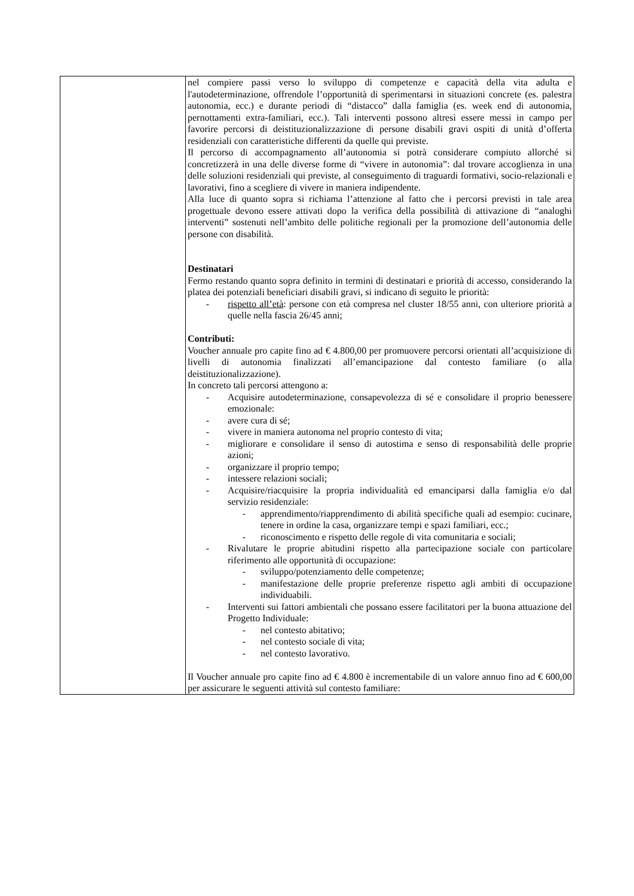| | nel compiere passi verso lo sviluppo di competenze e capacità della vita adulta e l'autodeterminazione, offrendole l’opportunità di sperimentarsi in situazioni concrete (es. palestra autonomia, ecc.) e durante periodi di “distacco” dalla famiglia (es. week end di autonomia, pernottamenti extra-familiari, ecc.). Tali interventi possono altresì essere messi in campo per favorire percorsi di deistituzionalizzazione di persone disabili gravi ospiti di unità d’offerta residenziali con caratteristiche differenti da quelle qui previste. Il percorso di accompagnamento all’autonomia si potrà considerare compiuto allorché si concretizzerà in una delle diverse forme di “vivere in autonomia”: dal trovare accoglienza in una delle soluzioni residenziali qui previste, al conseguimento di traguardi formativi, socio-relazionali e lavorativi, fino a scegliere di vivere in maniera indipendente. Alla luce di quanto sopra si richiama l’attenzione al fatto che i percorsi previsti in tale area progettuale devono essere attivati dopo la verifica della possibilità di attivazione di “analoghi interventi” sostenuti nell’ambito delle politiche regionali per la promozione dell’autonomia delle persone con disabilità. Destinatari Fermo restando quanto sopra definito in termini di destinatari e priorità di accesso, considerando la platea dei potenziali beneficiari disabili gravi, si indicano di seguito le priorità: - rispetto all’età : persone con età compresa nel cluster 18/55 anni, con ulteriore priorità a quelle nella fascia 26/45 anni; Contributi: Voucher annuale pro capite fino ad € 4.800,00 per promuovere percorsi orientati all’acquisizione di livelli di autonomia finalizzati all’emancipazione dal contesto familiare (o alla deistituzionalizzazione). In concreto tali percorsi attengono a: - Acquisire autodeterminazione, consapevolezza di sé e consolidare il proprio benessere emozionale: - avere cura di sé; - vivere in maniera autonoma nel proprio contesto di vita; - migliorare e consolidare il senso di autostima e senso di responsabilità delle proprie azioni; - organizzare il proprio tempo; - intessere relazioni sociali; - Acquisire/riacquisire la propria individualità ed emanciparsi dalla famiglia e/o dal servizio residenziale: - apprendimento/riapprendimento di abilità specifiche quali ad esempio: cucinare, tenere in ordine la casa, organizzare tempi e spazi familiari, ecc.; - riconoscimento e rispetto delle regole di vita comunitaria e sociali; - Rivalutare le proprie abitudini rispetto alla partecipazione sociale con particolare riferimento alle opportunità di occupazione: - sviluppo/potenziamento delle competenze; - manifestazione delle proprie preferenze rispetto agli ambiti di occupazione individuabili. - Interventi sui fattori ambientali che possano essere facilitatori per la buona attuazione del Progetto Individuale: - nel contesto abitativo; - nel contesto sociale di vita; - nel contesto lavorativo. Il Voucher annuale pro capite fino ad € 4.800 è incrementabile di un valore annuo fino ad € 600,00 per assicurare le seguenti attività sul contesto familiare: |